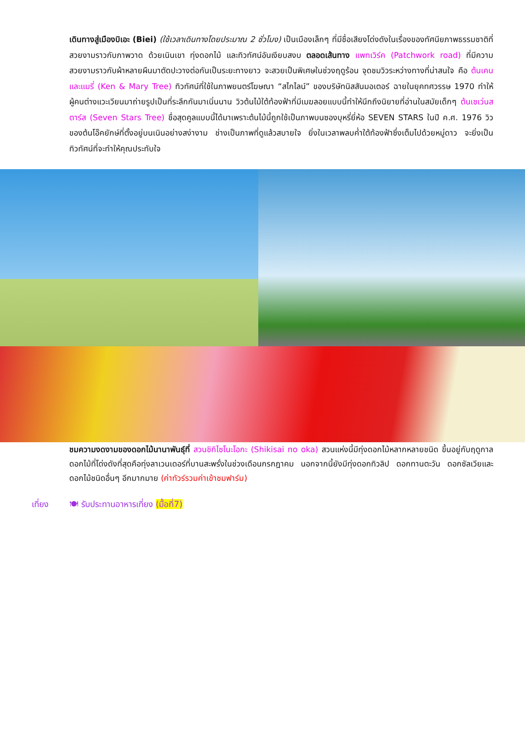เดินทางสู่เมืองบิเอะ (Biei) (ใช้เวลาเดินทางโดยประมาณ 2 ชั่วโมง) เป็นเมืองเล็กๆ ที่มีชื่อเสียงโด่งดังในเรื่องของทัศนียภาพธรรมชาติที่สวยงามราวกับภาพวาด ด้วยเนินเขา ทุ่งดอกไม้ และทิวทัศน์อันเงียบสงบ ตลอดเส้นทาง แพทเวิร์ค (Patchwork road) ที่มีความสวยงามราวกับผ้าหลายผืนมาตัดปะวางต่อกันเป็นระยะทางยาว จะสวยเป็นพิเศษในช่วงฤดูร้อน จุดชมวิวระหว่างทางที่น่าสนใจ คือ ต้นเคน และแมรี่ (Ken & Mary Tree) ทิวทัศน์ที่ใช้ในภาพยนตร์โฆษณา “สไกไลน์” ของบริษัทนิสสันมอเตอร์ ฉายในยุคทศวรรษ 1970 ทำให้ผู้คนต่างแวะเวียนมาถ่ายรูปเป็นที่ระลึกกันมาเนิ่นนาน วิวต้นไม้ใต้ท้องฟ้าที่มีเมฆลอยแบบนี้ทำให้นึกถึงนิยายที่อ่านในสมัยเด็กๆ ต้นเซเว่นสตาร์ส (Seven Stars Tree) ชื่อสุดคูลแบบนี้ได้มาเพราะต้นไม้นี้ถูกใช้เป็นภาพบนซองบุหรี่ยี่ห้อ SEVEN STARS ในปี ค.ศ. 1976 วิวของต้นโอ๊คยักษ์ที่ตั้งอยู่บนเนินอย่างสง่างาม ช่างเป็นภาพที่ดูแล้วสบายใจ ยิ่งในเวลาพลบค่ำใต้ท้องฟ้าซึ่งเต็มไปด้วยหมู่ดาว จะยิ่งเป็นทิวทัศน์ที่จะทำให้คุณประทับใจ
ชมความงดงามของดอกไม้นานาพันธุ์ที่ สวนชิกิไซโนะโอกะ (Shikisai no oka) สวนแห่งนี้มีทุ่งดอกไม้หลากหลายชนิด ขึ้นอยู่กับฤดูกาล ดอกไม้ที่โด่งดังที่สุดคือทุ่งลาเวนเดอร์ที่บานสะพรั่งในช่วงเดือนกรกฎาคม นอกจากนี้ยังมีทุ่งดอกทิวลิป ดอกทานตะวัน ดอกซัลเวียและดอกไม้ชนิดอื่นๆ อีกมากมาย (ค่าทัวร์รวมค่าเข้าชมฟาร์ม)
เที่ยง 🍽 รับประทานอาหารเที่ยง (มื้อที่7)